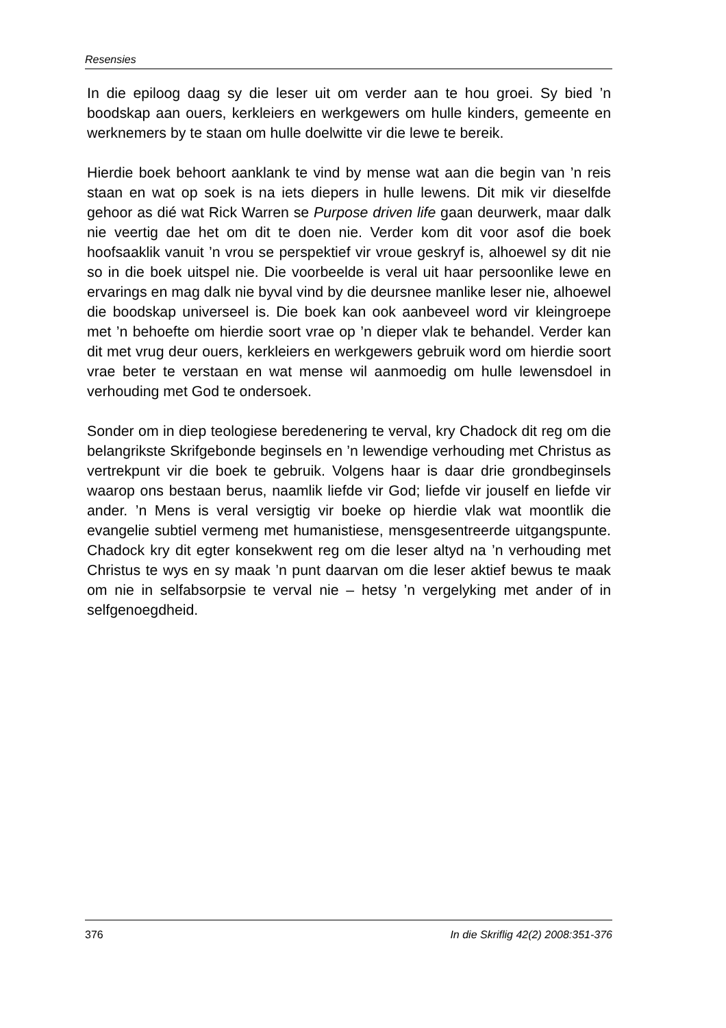Resensies
In die epiloog daag sy die leser uit om verder aan te hou groei. Sy bied ’n boodskap aan ouers, kerkleiers en werkgewers om hulle kinders, gemeente en werknemers by te staan om hulle doelwitte vir die lewe te bereik.
Hierdie boek behoort aanklank te vind by mense wat aan die begin van ’n reis staan en wat op soek is na iets diepers in hulle lewens. Dit mik vir dieselfde gehoor as dié wat Rick Warren se Purpose driven life gaan deurwerk, maar dalk nie veertig dae het om dit te doen nie. Verder kom dit voor asof die boek hoofsaaklik vanuit ’n vrou se perspektief vir vroue geskryf is, alhoewel sy dit nie so in die boek uitspel nie. Die voorbeelde is veral uit haar persoonlike lewe en ervarings en mag dalk nie byval vind by die deursnee manlike leser nie, alhoewel die boodskap universeel is. Die boek kan ook aanbeveel word vir kleingroepe met ’n behoefte om hierdie soort vrae op ’n dieper vlak te behandel. Verder kan dit met vrug deur ouers, kerkleiers en werkgewers gebruik word om hierdie soort vrae beter te verstaan en wat mense wil aanmoedig om hulle lewensdoel in verhouding met God te ondersoek.
Sonder om in diep teologiese beredenering te verval, kry Chadock dit reg om die belangrikste Skrifgebonde beginsels en ’n lewendige verhouding met Christus as vertrekpunt vir die boek te gebruik. Volgens haar is daar drie grondbeginsels waarop ons bestaan berus, naamlik liefde vir God; liefde vir jouself en liefde vir ander. ’n Mens is veral versigtig vir boeke op hierdie vlak wat moontlik die evangelie subtiel vermeng met humanistiese, mensgesentreerde uitgangspunte. Chadock kry dit egter konsekwent reg om die leser altyd na ’n verhouding met Christus te wys en sy maak ’n punt daarvan om die leser aktief bewus te maak om nie in selfabsorpsie te verval nie – hetsy ’n vergelyking met ander of in selfgenoegdheid.
376 In die Skriflig 42(2) 2008:351-376